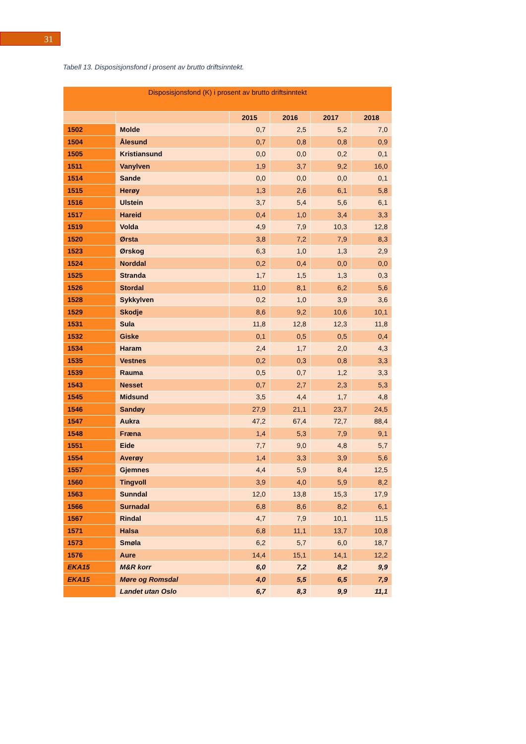31
Tabell 13. Disposisjonsfond i prosent av brutto driftsinntekt.
| Disposisjonsfond (K) i prosent av brutto driftsinntekt | | | | | |
| --- | --- | --- | --- | --- | --- |
| | | 2015 | 2016 | 2017 | 2018 |
| 1502 | Molde | 0,7 | 2,5 | 5,2 | 7,0 |
| 1504 | Ålesund | 0,7 | 0,8 | 0,8 | 0,9 |
| 1505 | Kristiansund | 0,0 | 0,0 | 0,2 | 0,1 |
| 1511 | Vanylven | 1,9 | 3,7 | 9,2 | 16,0 |
| 1514 | Sande | 0,0 | 0,0 | 0,0 | 0,1 |
| 1515 | Herøy | 1,3 | 2,6 | 6,1 | 5,8 |
| 1516 | Ulstein | 3,7 | 5,4 | 5,6 | 6,1 |
| 1517 | Hareid | 0,4 | 1,0 | 3,4 | 3,3 |
| 1519 | Volda | 4,9 | 7,9 | 10,3 | 12,8 |
| 1520 | Ørsta | 3,8 | 7,2 | 7,9 | 8,3 |
| 1523 | Ørskog | 6,3 | 1,0 | 1,3 | 2,9 |
| 1524 | Norddal | 0,2 | 0,4 | 0,0 | 0,0 |
| 1525 | Stranda | 1,7 | 1,5 | 1,3 | 0,3 |
| 1526 | Stordal | 11,0 | 8,1 | 6,2 | 5,6 |
| 1528 | Sykkylven | 0,2 | 1,0 | 3,9 | 3,6 |
| 1529 | Skodje | 8,6 | 9,2 | 10,6 | 10,1 |
| 1531 | Sula | 11,8 | 12,8 | 12,3 | 11,8 |
| 1532 | Giske | 0,1 | 0,5 | 0,5 | 0,4 |
| 1534 | Haram | 2,4 | 1,7 | 2,0 | 4,3 |
| 1535 | Vestnes | 0,2 | 0,3 | 0,8 | 3,3 |
| 1539 | Rauma | 0,5 | 0,7 | 1,2 | 3,3 |
| 1543 | Nesset | 0,7 | 2,7 | 2,3 | 5,3 |
| 1545 | Midsund | 3,5 | 4,4 | 1,7 | 4,8 |
| 1546 | Sandøy | 27,9 | 21,1 | 23,7 | 24,5 |
| 1547 | Aukra | 47,2 | 67,4 | 72,7 | 88,4 |
| 1548 | Fræna | 1,4 | 5,3 | 7,9 | 9,1 |
| 1551 | Eide | 7,7 | 9,0 | 4,8 | 5,7 |
| 1554 | Averøy | 1,4 | 3,3 | 3,9 | 5,6 |
| 1557 | Gjemnes | 4,4 | 5,9 | 8,4 | 12,5 |
| 1560 | Tingvoll | 3,9 | 4,0 | 5,9 | 8,2 |
| 1563 | Sunndal | 12,0 | 13,8 | 15,3 | 17,9 |
| 1566 | Surnadal | 6,8 | 8,6 | 8,2 | 6,1 |
| 1567 | Rindal | 4,7 | 7,9 | 10,1 | 11,5 |
| 1571 | Halsa | 6,8 | 11,1 | 13,7 | 10,8 |
| 1573 | Smøla | 6,2 | 5,7 | 6,0 | 18,7 |
| 1576 | Aure | 14,4 | 15,1 | 14,1 | 12,2 |
| EKA15 | M&R korr | 6,0 | 7,2 | 8,2 | 9,9 |
| EKA15 | Møre og Romsdal | 4,0 | 5,5 | 6,5 | 7,9 |
| | Landet utan Oslo | 6,7 | 8,3 | 9,9 | 11,1 |